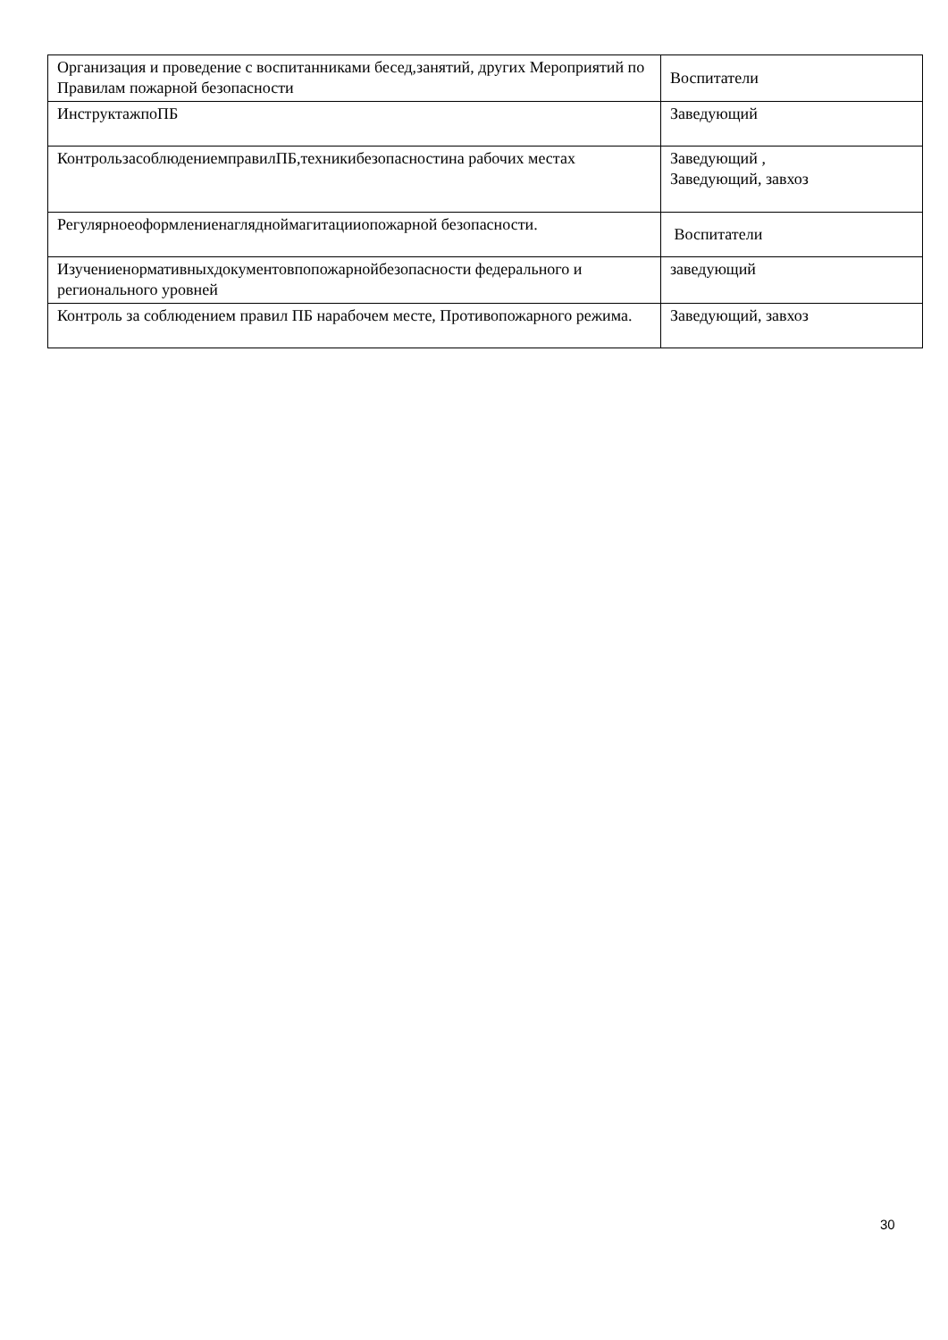| Организация и проведение с воспитанниками бесед,занятий, других Мероприятий по Правилам пожарной безопасности | Воспитатели |
| ИнструктажпоПБ | Заведующий |
| КонтрользасоблюдениемправилПБ,техникибезопасностина рабочих местах | Заведующий , Заведующий, завхоз |
| Регулярноеоформлениенаглядноймагитацииопожарной безопасности. | Воспитатели |
| Изучениенормативныхдокументовпопожарнойбезопасности федерального и регионального уровней | заведующий |
| Контроль за соблюдением правил ПБ нарабочем месте, Противопожарного режима. | Заведующий, завхоз |
30